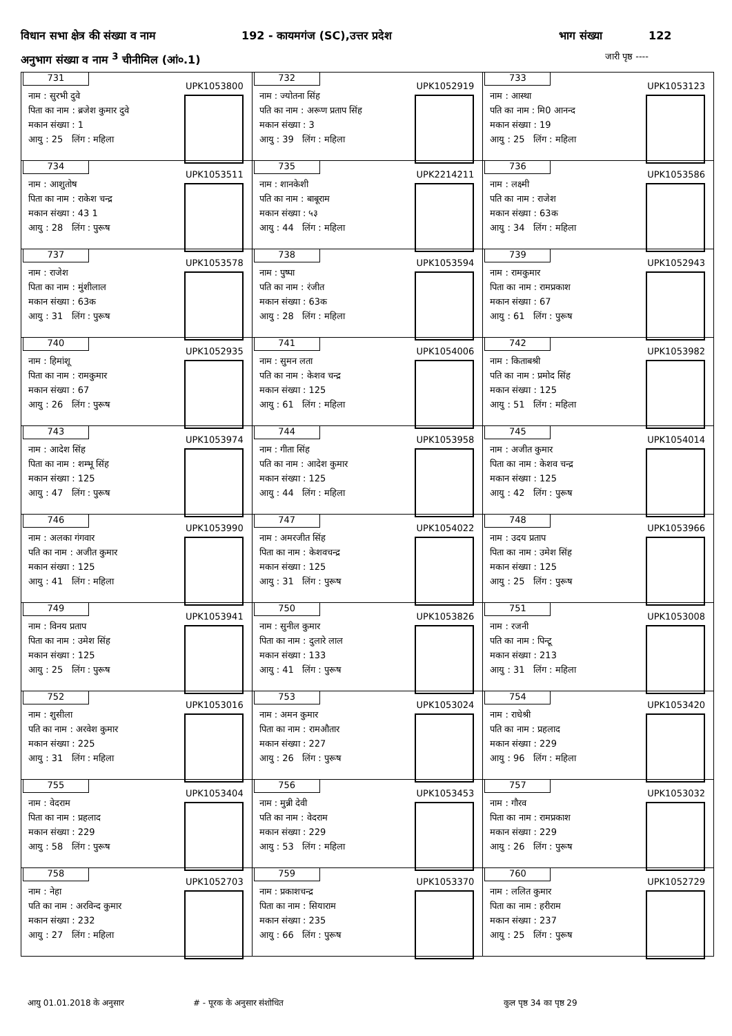विधान सभा क्षेत्र की संख्या व नाम 192 - कायमगंज (SC),उत्तर प्रदेश भाग संख्या 122
अनुभाग संख्या व नाम <sup>3</sup> चीनीमिल (आं०.1) जारी पृष्ठ ----
| 731 UPK1053800 नाम : सुरभी दुवे पिता का नाम : ब्रजेश कुमार दुवे मकान संख्या : 1 आयु : 25 लिंग : महिला | 732 UPK1052919 नाम : ज्योतना सिंह पति का नाम : अरूण प्रताप सिंह मकान संख्या : 3 आयु : 39 लिंग : महिला | 733 UPK1053123 नाम : आस्था पति का नाम : मि0 आनन्द मकान संख्या : 19 आयु : 25 लिंग : महिला |
| 734 UPK1053511 नाम : आशुतोष पिता का नाम : राकेश चन्द्र मकान संख्या : 43 1 आयु : 28 लिंग : पुरूष | 735 UPK2214211 नाम : शानकेशी पति का नाम : बाबूराम मकान संख्या : ५३ आयु : 44 लिंग : महिला | 736 UPK1053586 नाम : लक्ष्मी पति का नाम : राजेश मकान संख्या : 63क आयु : 34 लिंग : महिला |
| 737 UPK1053578 नाम : राजेश पिता का नाम : मुंशीलाल मकान संख्या : 63क आयु : 31 लिंग : पुरूष | 738 UPK1053594 नाम : पुष्पा पति का नाम : रंजीत मकान संख्या : 63क आयु : 28 लिंग : महिला | 739 UPK1052943 नाम : रामकुमार पिता का नाम : रामप्रकाश मकान संख्या : 67 आयु : 61 लिंग : पुरूष |
| 740 UPK1052935 नाम : हिमांशू पिता का नाम : रामकुमार मकान संख्या : 67 आयु : 26 लिंग : पुरूष | 741 UPK1054006 नाम : सुमन लता पति का नाम : केशव चन्द्र मकान संख्या : 125 आयु : 61 लिंग : महिला | 742 UPK1053982 नाम : किताबश्री पति का नाम : प्रमोद सिंह मकान संख्या : 125 आयु : 51 लिंग : महिला |
| 743 UPK1053974 नाम : आदेश सिंह पिता का नाम : शम्भू सिंह मकान संख्या : 125 आयु : 47 लिंग : पुरूष | 744 UPK1053958 नाम : गीता सिंह पति का नाम : आदेश कुमार मकान संख्या : 125 आयु : 44 लिंग : महिला | 745 UPK1054014 नाम : अजीत कुमार पिता का नाम : केशव चन्द्र मकान संख्या : 125 आयु : 42 लिंग : पुरूष |
| 746 UPK1053990 नाम : अलका गंगवार पति का नाम : अजीत कुमार मकान संख्या : 125 आयु : 41 लिंग : महिला | 747 UPK1054022 नाम : अमरजीत सिंह पिता का नाम : केशवचन्द्र मकान संख्या : 125 आयु : 31 लिंग : पुरूष | 748 UPK1053966 नाम : उदय प्रताप पिता का नाम : उमेश सिंह मकान संख्या : 125 आयु : 25 लिंग : पुरूष |
| 749 UPK1053941 नाम : विनय प्रताप पिता का नाम : उमेश सिंह मकान संख्या : 125 आयु : 25 लिंग : पुरूष | 750 UPK1053826 नाम : सुनील कुमार पिता का नाम : दुलारे लाल मकान संख्या : 133 आयु : 41 लिंग : पुरूष | 751 UPK1053008 नाम : रजनी पति का नाम : पिन्टू मकान संख्या : 213 आयु : 31 लिंग : महिला |
| 752 UPK1053016 नाम : शुसीला पति का नाम : अरवेश कुमार मकान संख्या : 225 आयु : 31 लिंग : महिला | 753 UPK1053024 नाम : अमन कुमार पिता का नाम : रामऔतार मकान संख्या : 227 आयु : 26 लिंग : पुरूष | 754 UPK1053420 नाम : राधेश्री पति का नाम : प्रहलाद मकान संख्या : 229 आयु : 96 लिंग : महिला |
| 755 UPK1053404 नाम : वेदराम पिता का नाम : प्रहलाद मकान संख्या : 229 आयु : 58 लिंग : पुरूष | 756 UPK1053453 नाम : मुन्नी देवी पति का नाम : वेदराम मकान संख्या : 229 आयु : 53 लिंग : महिला | 757 UPK1053032 नाम : गौरव पिता का नाम : रामप्रकाश मकान संख्या : 229 आयु : 26 लिंग : पुरूष |
| 758 UPK1052703 नाम : नेहा पति का नाम : अरविन्द कुमार मकान संख्या : 232 आयु : 27 लिंग : महिला | 759 UPK1053370 नाम : प्रकाशचन्द्र पिता का नाम : सियाराम मकान संख्या : 235 आयु : 66 लिंग : पुरूष | 760 UPK1052729 नाम : ललित कुमार पिता का नाम : हरीराम मकान संख्या : 237 आयु : 25 लिंग : पुरूष |
आयु 01.01.2018 के अनुसार # - पूरक के अनुसार संशोधित कुल पृष्ठ 34 का पृष्ठ 29